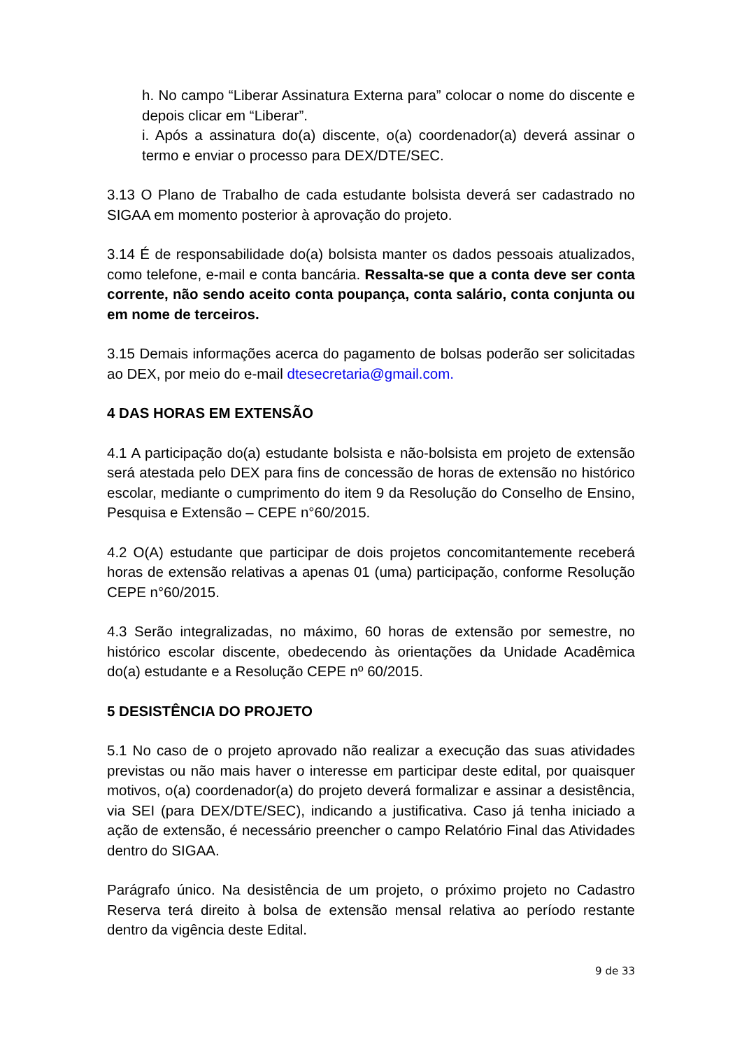h. No campo “Liberar Assinatura Externa para” colocar o nome do discente e depois clicar em “Liberar”.
i. Após a assinatura do(a) discente, o(a) coordenador(a) deverá assinar o termo e enviar o processo para DEX/DTE/SEC.
3.13 O Plano de Trabalho de cada estudante bolsista deverá ser cadastrado no SIGAA em momento posterior à aprovação do projeto.
3.14 É de responsabilidade do(a) bolsista manter os dados pessoais atualizados, como telefone, e-mail e conta bancária. Ressalta-se que a conta deve ser conta corrente, não sendo aceito conta poupança, conta salário, conta conjunta ou em nome de terceiros.
3.15 Demais informações acerca do pagamento de bolsas poderão ser solicitadas ao DEX, por meio do e-mail dtesecretaria@gmail.com.
4 DAS HORAS EM EXTENSÃO
4.1 A participação do(a) estudante bolsista e não-bolsista em projeto de extensão será atestada pelo DEX para fins de concessão de horas de extensão no histórico escolar, mediante o cumprimento do item 9 da Resolução do Conselho de Ensino, Pesquisa e Extensão – CEPE n°60/2015.
4.2 O(A) estudante que participar de dois projetos concomitantemente receberá horas de extensão relativas a apenas 01 (uma) participação, conforme Resolução CEPE n°60/2015.
4.3 Serão integralizadas, no máximo, 60 horas de extensão por semestre, no histórico escolar discente, obedecendo às orientações da Unidade Acadêmica do(a) estudante e a Resolução CEPE nº 60/2015.
5 DESISTÊNCIA DO PROJETO
5.1 No caso de o projeto aprovado não realizar a execução das suas atividades previstas ou não mais haver o interesse em participar deste edital, por quaisquer motivos, o(a) coordenador(a) do projeto deverá formalizar e assinar a desistência, via SEI (para DEX/DTE/SEC), indicando a justificativa. Caso já tenha iniciado a ação de extensão, é necessário preencher o campo Relatório Final das Atividades dentro do SIGAA.
Parágrafo único. Na desistência de um projeto, o próximo projeto no Cadastro Reserva terá direito à bolsa de extensão mensal relativa ao período restante dentro da vigência deste Edital.
9 de 33